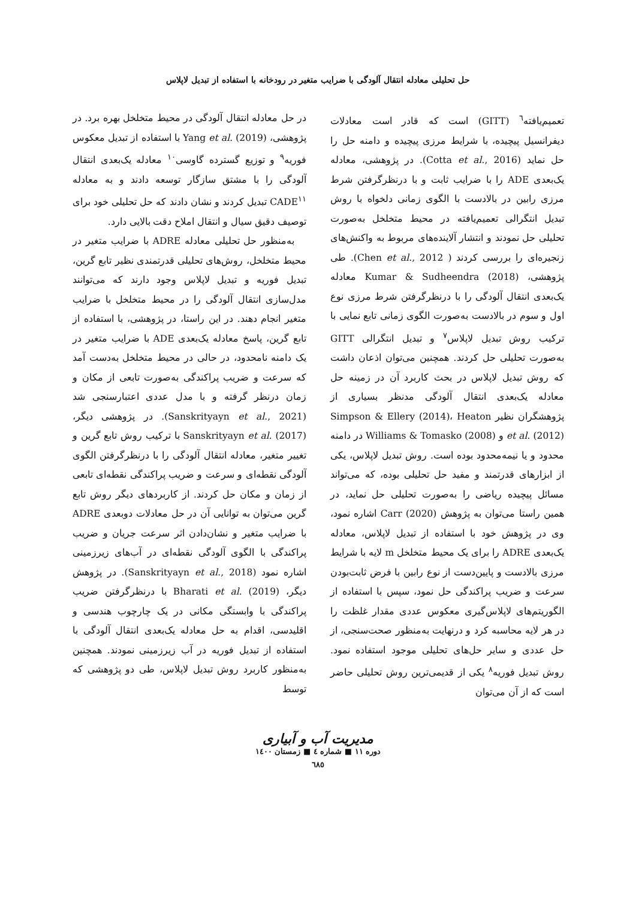حل تحلیلی معادله انتقال آلودگی با ضرایب متغیر در رودخانه با استفاده از تبدیل لاپلاس
تعمیم‌یافته<sup>٦</sup> (GITT) است که قادر است معادلات دیفرانسیل پیچیده، با شرایط مرزی پیچیده و دامنه حل را حل نماید (Cotta et al., 2016). در پژوهشی، معادله یک‌بعدی ADE را با ضرایب ثابت و با درنظرگرفتن شرط مرزی رابین در بالادست با الگوی زمانی دلخواه با روش تبدیل انتگرالی تعمیم‌یافته در محیط متخلخل به‌صورت تحلیلی حل نمودند و انتشار آلاینده‌های مربوط به واکنش‌های زنجیره‌ای را بررسی کردند ( Chen et al., 2012). طی پژوهشی، Kumar & Sudheendra (2018) معادله یک‌بعدی انتقال آلودگی را با درنظرگرفتن شرط مرزی نوع اول و سوم در بالادست به‌صورت الگوی زمانی تابع نمایی با ترکیب روش تبدیل لاپلاس<sup>٧</sup> و تبدیل انتگرالی GITT به‌صورت تحلیلی حل کردند. همچنین می‌توان اذعان داشت که روش تبدیل لاپلاس در بحث کاربرد آن در زمینه حل معادله یک‌بعدی انتقال آلودگی مدنظر بسیاری از پژوهشگران نظیر Simpson & Ellery (2014)، Heaton et al. (2012) و Williams & Tomasko (2008) در دامنه محدود و یا نیمه‌محدود بوده است. روش تبدیل لاپلاس، یکی از ابزارهای قدرتمند و مفید حل تحلیلی بوده، که می‌تواند مسائل پیچیده ریاضی را به‌صورت تحلیلی حل نماید، در همین راستا می‌توان به پژوهش Carr (2020) اشاره نمود، وی در پژوهش خود با استفاده از تبدیل لاپلاس، معادله یک‌بعدی ADRE را برای یک محیط متخلخل m لایه با شرایط مرزی بالادست و پایین‌دست از نوع رابین با فرض ثابت‌بودن سرعت و ضریب پراکندگی حل نمود، سپس با استفاده از الگوریتم‌های لاپلاس‌گیری معکوس عددی مقدار غلظت را در هر لایه محاسبه کرد و درنهایت به‌منظور صحت‌سنجی، از حل عددی و سایر حل‌های تحلیلی موجود استفاده نمود. روش تبدیل فوریه<sup>٨</sup> یکی از قدیمی‌ترین روش تحلیلی حاضر است که از آن می‌توان
در حل معادله انتقال آلودگی در محیط متخلخل بهره برد. در پژوهشی، Yang et al. (2019) با استفاده از تبدیل معکوس فوریه<sup>٩</sup> و توزیع گسترده گاوسی<sup>١٠</sup> معادله یک‌بعدی انتقال آلودگی را با مشتق سازگار توسعه دادند و به معادله CADE<sup>١١</sup> تبدیل کردند و نشان دادند که حل تحلیلی خود برای توصیف دقیق سیال و انتقال املاح دقت بالایی دارد.
به‌منظور حل تحلیلی معادله ADRE با ضرایب متغیر در محیط متخلخل، روش‌های تحلیلی قدرتمندی نظیر تابع گرین، تبدیل فوریه و تبدیل لاپلاس وجود دارند که می‌توانند مدل‌سازی انتقال آلودگی را در محیط متخلخل با ضرایب متغیر انجام دهند. در این راستا، در پژوهشی، با استفاده از تابع گرین، پاسخ معادله یک‌بعدی ADE با ضرایب متغیر در یک دامنه نامحدود، در حالی در محیط متخلخل به‌دست آمد که سرعت و ضریب پراکندگی به‌صورت تابعی از مکان و زمان درنظر گرفته و با مدل عددی اعتبارسنجی شد (Sanskrityayn et al., 2021). در پژوهشی دیگر، Sanskrityayn et al. (2017) با ترکیب روش تابع گرین و تغییر متغیر، معادله انتقال آلودگی را با درنظرگرفتن الگوی آلودگی نقطه‌ای و سرعت و ضریب پراکندگی نقطه‌ای تابعی از زمان و مکان حل کردند. از کاربردهای دیگر روش تابع گرین می‌توان به توانایی آن در حل معادلات دوبعدی ADRE با ضرایب متغیر و نشان‌دادن اثر سرعت جریان و ضریب پراکندگی با الگوی آلودگی نقطه‌ای در آب‌های زیرزمینی اشاره نمود (Sanskrityayn et al., 2018). در پژوهش دیگر، Bharati et al. (2019) با درنظرگرفتن ضریب پراکندگی با وابستگی مکانی در یک چارچوب هندسی و اقلیدسی، اقدام به حل معادله یک‌بعدی انتقال آلودگی با استفاده از تبدیل فوریه در آب زیرزمینی نمودند. همچنین به‌منظور کاربرد روش تبدیل لاپلاس، طی دو پژوهشی که توسط
مدیریت آب و آبیاری
دوره ١١ ■ شماره ٤ ■ زمستان ١٤٠٠
٦٨٥